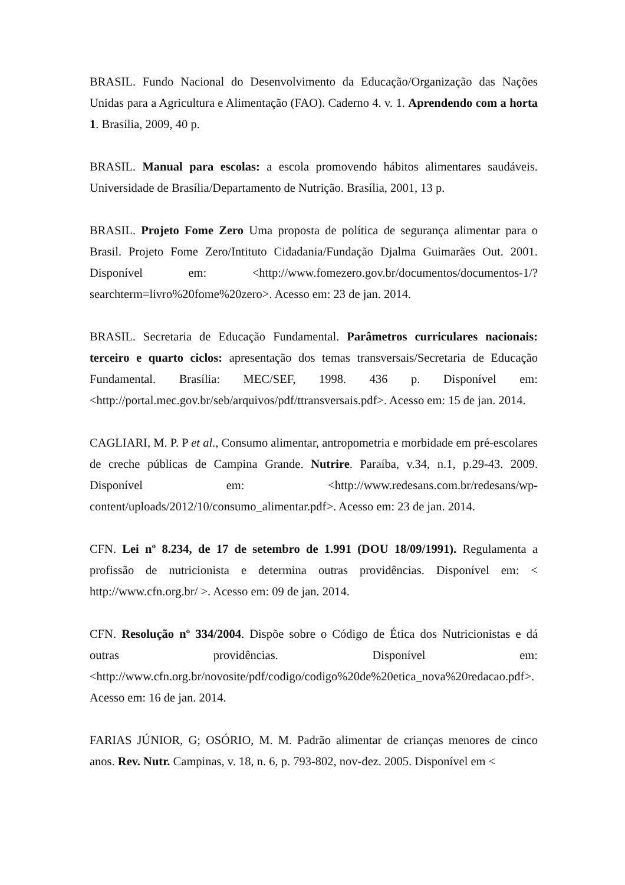BRASIL. Fundo Nacional do Desenvolvimento da Educação/Organização das Nações Unidas para a Agricultura e Alimentação (FAO). Caderno 4. v. 1. Aprendendo com a horta 1. Brasília, 2009, 40 p.
BRASIL. Manual para escolas: a escola promovendo hábitos alimentares saudáveis. Universidade de Brasília/Departamento de Nutrição. Brasília, 2001, 13 p.
BRASIL. Projeto Fome Zero Uma proposta de política de segurança alimentar para o Brasil. Projeto Fome Zero/Intituto Cidadania/Fundação Djalma Guimarães Out. 2001. Disponível em: <http://www.fomezero.gov.br/documentos/documentos-1/?searchterm=livro%20fome%20zero>. Acesso em: 23 de jan. 2014.
BRASIL. Secretaria de Educação Fundamental. Parâmetros curriculares nacionais: terceiro e quarto ciclos: apresentação dos temas transversais/Secretaria de Educação Fundamental. Brasília: MEC/SEF, 1998. 436 p. Disponível em: <http://portal.mec.gov.br/seb/arquivos/pdf/ttransversais.pdf>. Acesso em: 15 de jan. 2014.
CAGLIARI, M. P. P et al., Consumo alimentar, antropometria e morbidade em pré-escolares de creche públicas de Campina Grande. Nutrire. Paraíba, v.34, n.1, p.29-43. 2009. Disponível em: <http://www.redesans.com.br/redesans/wp-content/uploads/2012/10/consumo_alimentar.pdf>. Acesso em: 23 de jan. 2014.
CFN. Lei nº 8.234, de 17 de setembro de 1.991 (DOU 18/09/1991). Regulamenta a profissão de nutricionista e determina outras providências. Disponível em: < http://www.cfn.org.br/ >. Acesso em: 09 de jan. 2014.
CFN. Resolução nº 334/2004. Dispõe sobre o Código de Ética dos Nutricionistas e dá outras providências. Disponível em: <http://www.cfn.org.br/novosite/pdf/codigo/codigo%20de%20etica_nova%20redacao.pdf>. Acesso em: 16 de jan. 2014.
FARIAS JÚNIOR, G; OSÓRIO, M. M. Padrão alimentar de crianças menores de cinco anos. Rev. Nutr. Campinas, v. 18, n. 6, p. 793-802, nov-dez. 2005. Disponível em <